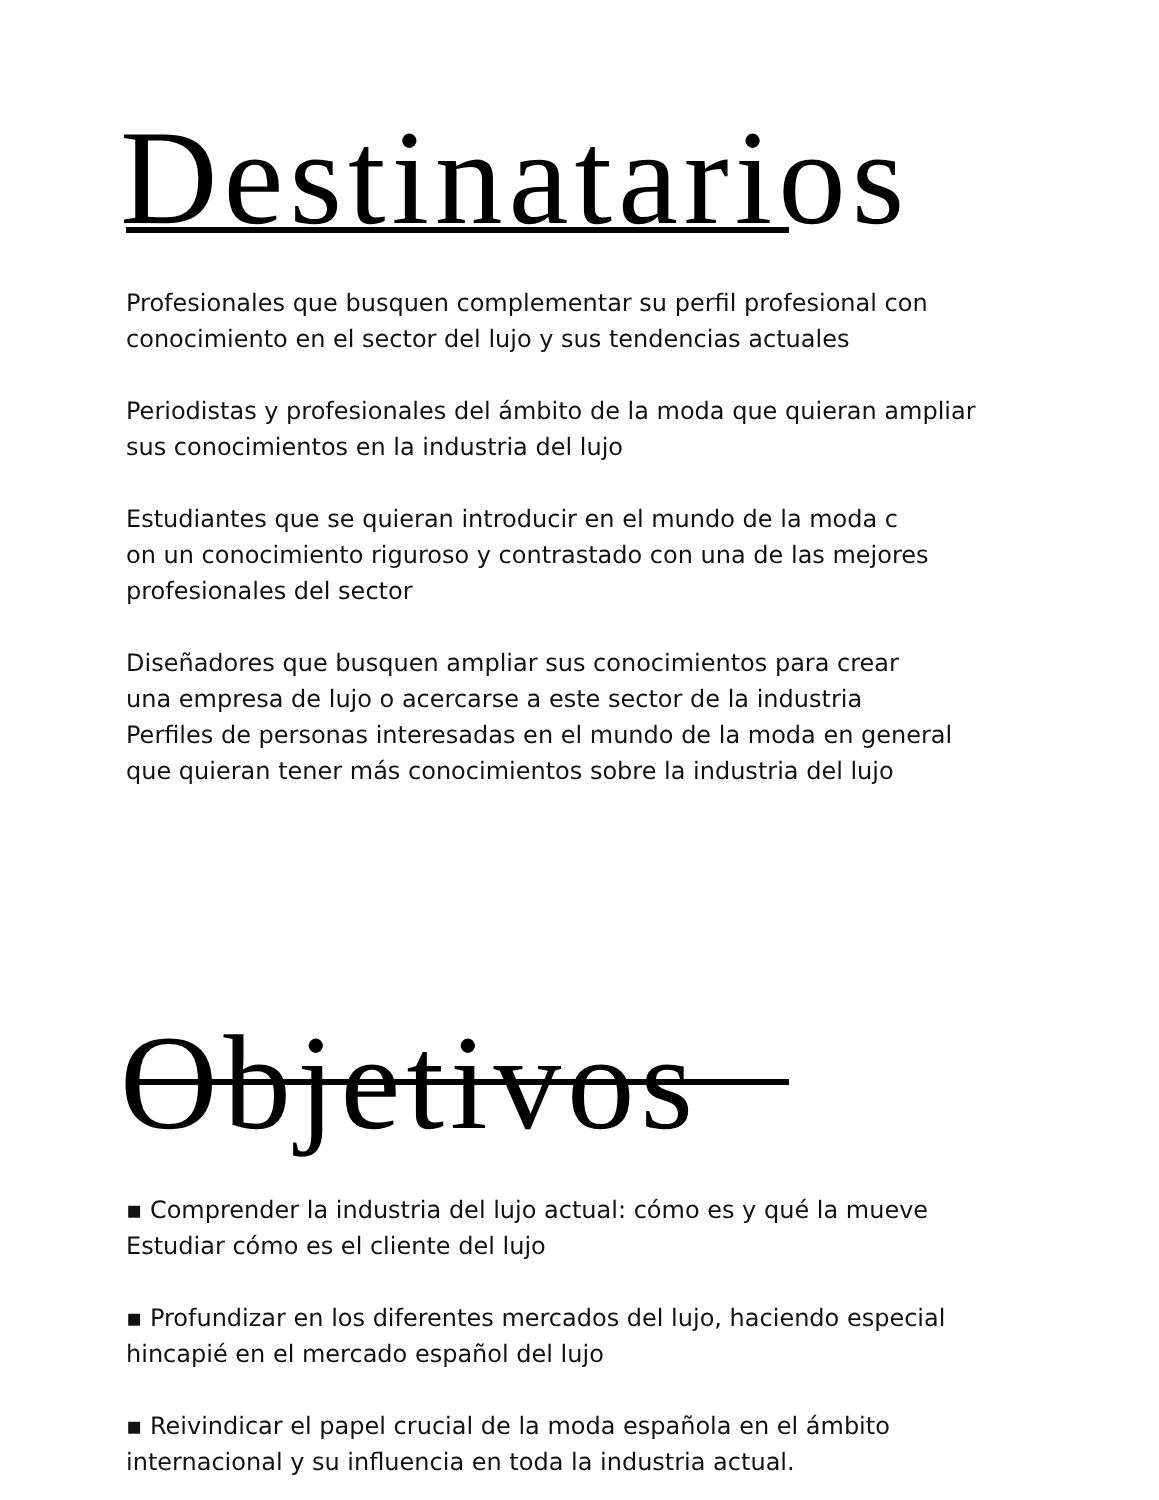Destinatarios
Profesionales que busquen complementar su perfil profesional con
conocimiento en el sector del lujo y sus tendencias actuales
Periodistas y profesionales del ámbito de la moda que quieran ampliar
sus conocimientos en la industria del lujo
Estudiantes que se quieran introducir en el mundo de la moda c
on un conocimiento riguroso y contrastado con una de las mejores
profesionales del sector
Diseñadores que busquen ampliar sus conocimientos para crear
una empresa de lujo o acercarse a este sector de la industria
Perfiles de personas interesadas en el mundo de la moda en general
que quieran tener más conocimientos sobre la industria del lujo
Objetivos
▪ Comprender la industria del lujo actual: cómo es y qué la mueve
Estudiar cómo es el cliente del lujo
▪ Profundizar en los diferentes mercados del lujo, haciendo especial
hincapié en el mercado español del lujo
▪ Reivindicar el papel crucial de la moda española en el ámbito
internacional y su influencia en toda la industria actual.